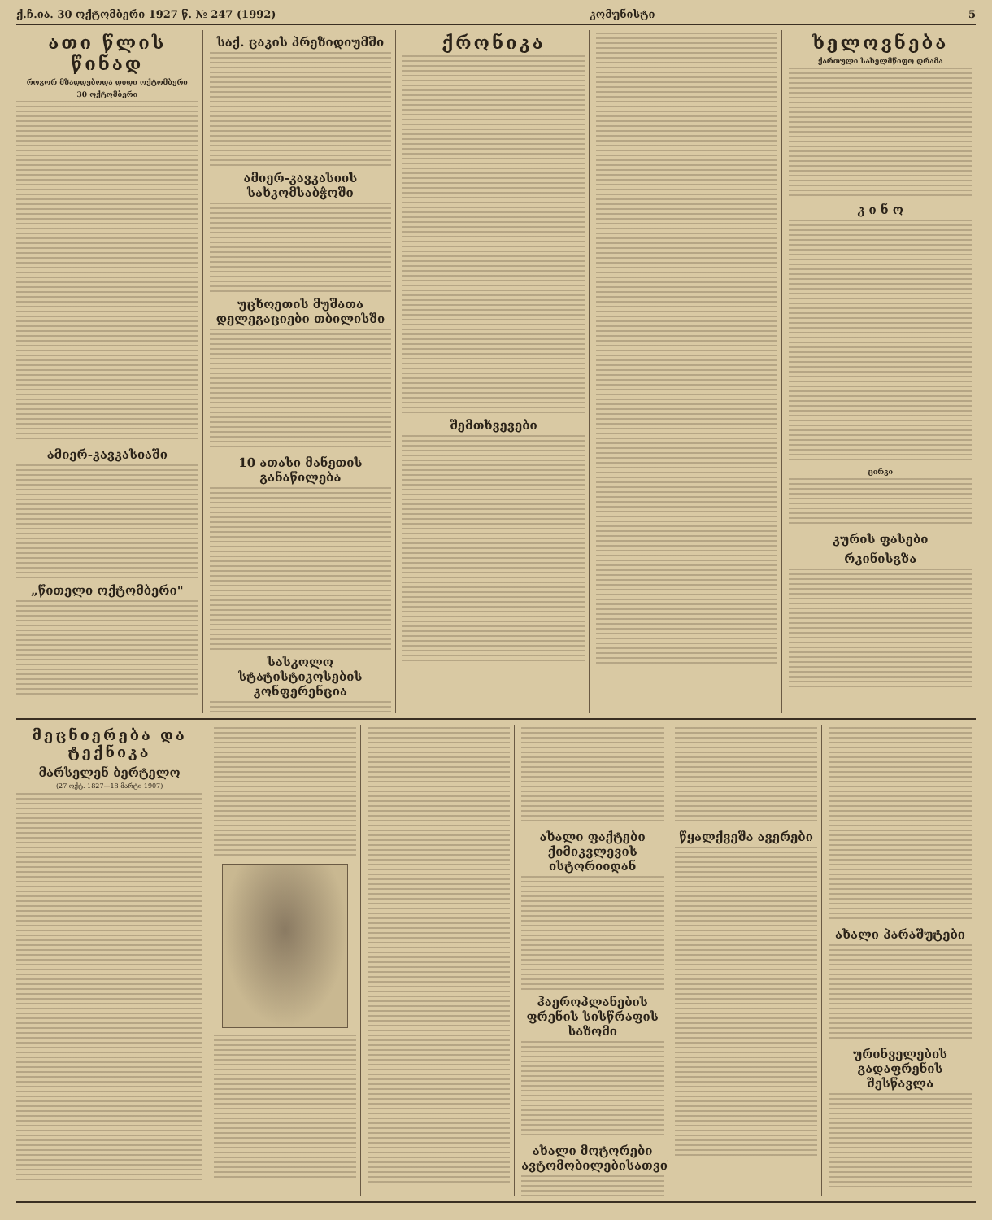ქ.ჩ.ია. 30 ოქტომბერი 1927 წ. № 247 (1992) კომუნისტი 5
ათი წლის წინად
როგორ მზადდებოდა დიდი ოქტომბერი
30 ოქტომბერი
ამიერ-კავკასიაში
„წითელი ოქტომბერი"
საქ. ცაკის პრეზიდიუმში
ამიერ-კავკასიის სახკომსაბჭოში
უცხოეთის მუშათა დელეგაციები თბილისში
10 ათასი მანეთის განაწილება
სასკოლო სტატისტიკოსების კონფერენცია
ქრონიკა
შემთხვევები
ხელოვნება
ქართული სახელმწიფო დრამა
კ ი ნ ო
ცირკი
კურის ფასები
რკინისგზა
მეცნიერება და ტექნიკა
მარსელენ ბერტელო
(27 ოქტ. 1827—18 მარტი 1907)
ახალი ფაქტები ქიმიკვლევის ისტორიიდან
ჰაეროპლანების ფრენის სისწრაფის საზომი
ახალი მოტორები ავტომობილებისათვის
წყალქვეშა ავერები
ახალი პარაშუტები
ურინველების გადაფრენის შესწავლა